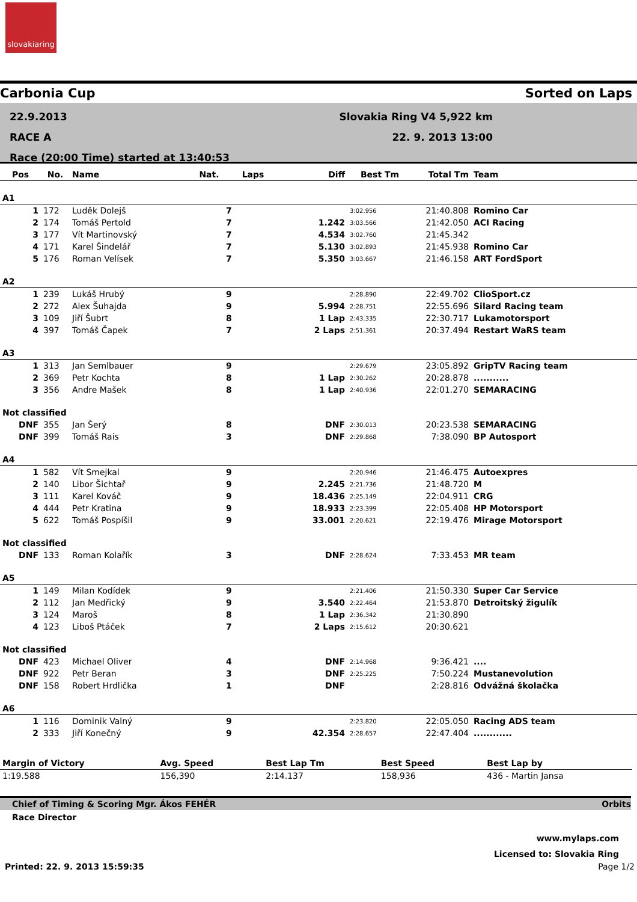slovakiaring
Carbonia Cup Sorted on Laps
22.9.2013
RACE A
Race (20:00 Time) started at 13:40:53
Slovakia Ring V4 5,922 km
22. 9. 2013 13:00
| Pos | No. | Name | Nat. | Laps | Diff | Best Tm | Total Tm | Team |
| --- | --- | --- | --- | --- | --- | --- | --- | --- |
| A1 | | | | | | | | |
| 1 | 172 | Luděk Dolejš | | 7 | | 3:02.956 | 21:40.808 | Romino Car |
| 2 | 174 | Tomáš Pertold | | 7 | 1.242 | 3:03.566 | 21:42.050 | ACI Racing |
| 3 | 177 | Vít Martinovský | | 7 | 4.534 | 3:02.760 | 21:45.342 | |
| 4 | 171 | Karel Šindelář | | 7 | 5.130 | 3:02.893 | 21:45.938 | Romino Car |
| 5 | 176 | Roman Velísek | | 7 | 5.350 | 3:03.667 | 21:46.158 | ART FordSport |
| A2 | | | | | | | | |
| 1 | 239 | Lukáš Hrubý | | 9 | | 2:28.890 | 22:49.702 | ClioSport.cz |
| 2 | 272 | Alex Šuhajda | | 9 | 5.994 | 2:28.751 | 22:55.696 | Silard Racing team |
| 3 | 109 | Jiří Šubrt | | 8 | 1 Lap | 2:43.335 | 22:30.717 | Lukamotorsport |
| 4 | 397 | Tomáš Čapek | | 7 | 2 Laps | 2:51.361 | 20:37.494 | Restart WaRS team |
| A3 | | | | | | | | |
| 1 | 313 | Jan Semlbauer | | 9 | | 2:29.679 | 23:05.892 | GripTV Racing team |
| 2 | 369 | Petr Kochta | | 8 | 1 Lap | 2:30.262 | 20:28.878 | ........... |
| 3 | 356 | Andre Mašek | | 8 | 1 Lap | 2:40.936 | 22:01.270 | SEMARACING |
| Not classified | | | | | | | | |
| DNF | 355 | Jan Šerý | | 8 | DNF | 2:30.013 | 20:23.538 | SEMARACING |
| DNF | 399 | Tomáš Rais | | 3 | DNF | 2:29.868 | 7:38.090 | BP Autosport |
| A4 | | | | | | | | |
| 1 | 582 | Vít Smejkal | | 9 | | 2:20.946 | 21:46.475 | Autoexpres |
| 2 | 140 | Libor Šichtař | | 9 | 2.245 | 2:21.736 | 21:48.720 | M |
| 3 | 111 | Karel Kováč | | 9 | 18.436 | 2:25.149 | 22:04.911 | CRG |
| 4 | 444 | Petr Kratina | | 9 | 18.933 | 2:23.399 | 22:05.408 | HP Motorsport |
| 5 | 622 | Tomáš Pospíšil | | 9 | 33.001 | 2:20.621 | 22:19.476 | Mirage Motorsport |
| Not classified | | | | | | | | |
| DNF | 133 | Roman Kolařík | | 3 | DNF | 2:28.624 | 7:33.453 | MR team |
| A5 | | | | | | | | |
| 1 | 149 | Milan Kodídek | | 9 | | 2:21.406 | 21:50.330 | Super Car Service |
| 2 | 112 | Jan Medřický | | 9 | 3.540 | 2:22.464 | 21:53.870 | Detroitský žigulík |
| 3 | 124 | Maroš | | 8 | 1 Lap | 2:36.342 | 21:30.890 | |
| 4 | 123 | Liboš Ptáček | | 7 | 2 Laps | 2:15.612 | 20:30.621 | |
| Not classified | | | | | | | | |
| DNF | 423 | Michael Oliver | | 4 | DNF | 2:14.968 | 9:36.421 | .... |
| DNF | 922 | Petr Beran | | 3 | DNF | 2:25.225 | 7:50.224 | Mustanevolution |
| DNF | 158 | Robert Hrdlička | | 1 | DNF | | 2:28.816 | Odvážná školačka |
| A6 | | | | | | | | |
| 1 | 116 | Dominik Valný | | 9 | | 2:23.820 | 22:05.050 | Racing ADS team |
| 2 | 333 | Jiří Konečný | | 9 | 42.354 | 2:28.657 | 22:47.404 | ............ |
| Margin of Victory | Avg. Speed | Best Lap Tm | Best Speed | Best Lap by |
| 1:19.588 | 156,390 | 2:14.137 | 158,936 | 436 - Martin Jansa |
Chief of Timing & Scoring Mgr. Ákos FEHÉR Orbits
Race Director
www.mylaps.com
Licensed to: Slovakia Ring
Printed: 22. 9. 2013 15:59:35 Page 1/2